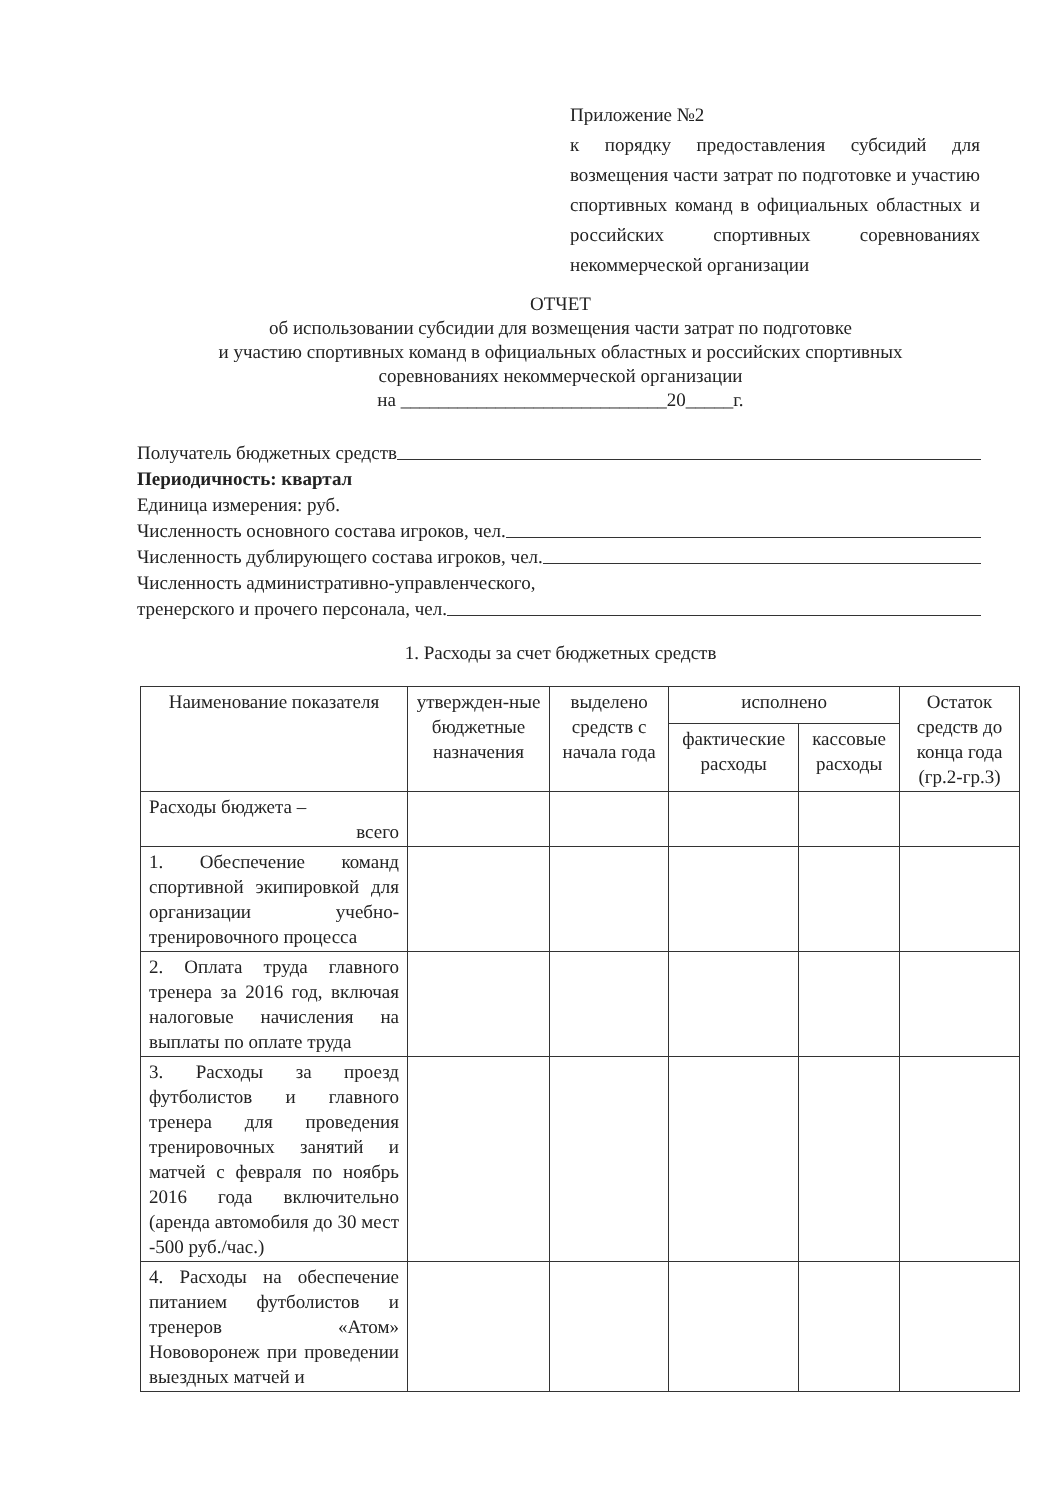Приложение №2
к порядку предоставления субсидий для возмещения части затрат по подготовке и участию спортивных команд в официальных областных и российских спортивных соревнованиях некоммерческой организации
ОТЧЕТ
об использовании субсидии для возмещения части затрат по подготовке
и участию спортивных команд в официальных областных и российских спортивных
соревнованиях некоммерческой организации
на ____________________________20_____г.
Получатель бюджетных средств
Периодичность: квартал
Единица измерения: руб.
Численность основного состава игроков, чел.
Численность дублирующего состава игроков, чел.
Численность административно-управленческого,
тренерского и прочего персонала, чел.
1. Расходы за счет бюджетных средств
| Наименование показателя | утвержден-ные бюджетные назначения | выделено средств с начала года | исполнено | | Остаток средств до конца года (гр.2-гр.3) |
| --- | --- | --- | --- | --- | --- |
| | | | фактические расходы | кассовые расходы | |
| Расходы бюджета – всего | | | | | |
| 1. Обеспечение команд спортивной экипировкой для организации учебно-тренировочного процесса | | | | | |
| 2. Оплата труда главного тренера за 2016 год, включая налоговые начисления на выплаты по оплате труда | | | | | |
| 3. Расходы за проезд футболистов и главного тренера для проведения тренировочных занятий и матчей с февраля по ноябрь 2016 года включительно (аренда автомобиля до 30 мест -500 руб./час.) | | | | | |
| 4. Расходы на обеспечение питанием футболистов и тренеров «Атом» Нововоронеж при проведении выездных матчей и | | | | | |